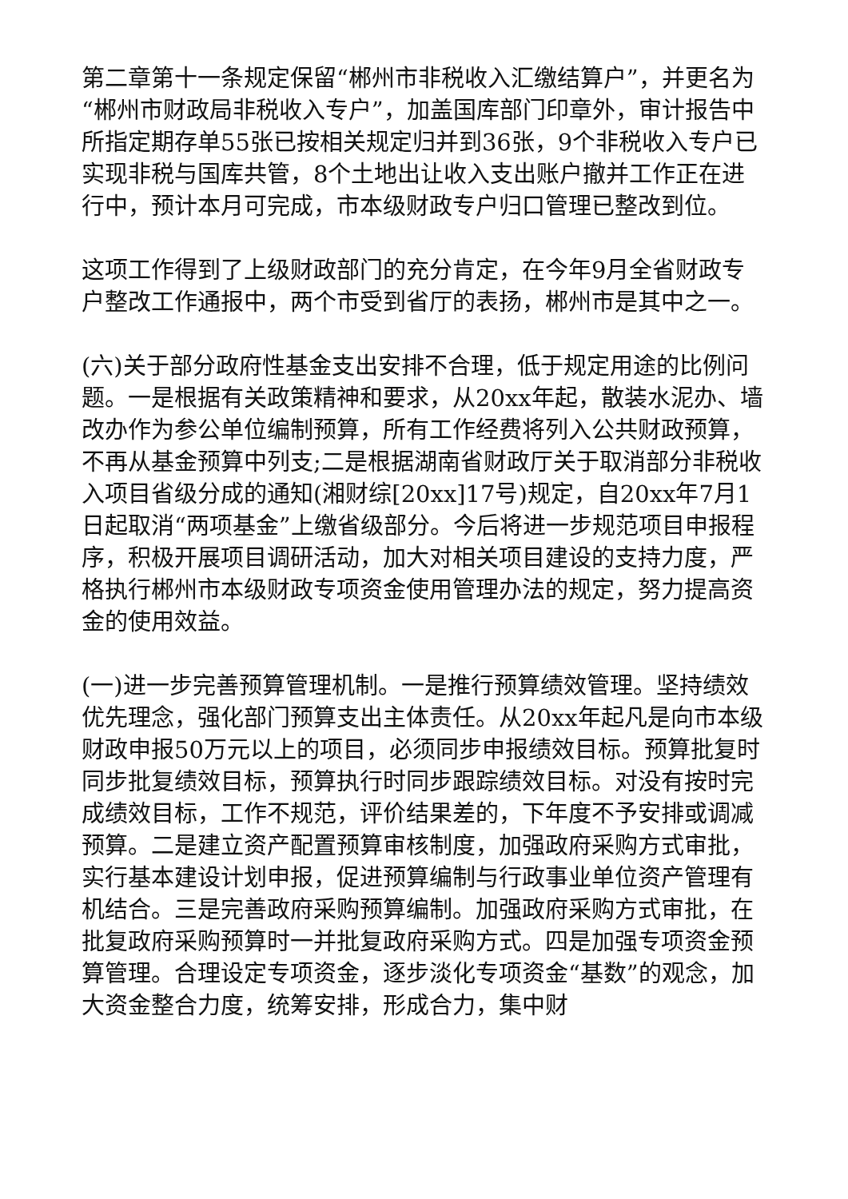第二章第十一条规定保留“郴州市非税收入汇缴结算户”，并更名为“郴州市财政局非税收入专户”，加盖国库部门印章外，审计报告中所指定期存单55张已按相关规定归并到36张，9个非税收入专户已实现非税与国库共管，8个土地出让收入支出账户撤并工作正在进行中，预计本月可完成，市本级财政专户归口管理已整改到位。
这项工作得到了上级财政部门的充分肯定，在今年9月全省财政专户整改工作通报中，两个市受到省厅的表扬，郴州市是其中之一。
(六)关于部分政府性基金支出安排不合理，低于规定用途的比例问题。一是根据有关政策精神和要求，从20xx年起，散装水泥办、墙改办作为参公单位编制预算，所有工作经费将列入公共财政预算，不再从基金预算中列支;二是根据湖南省财政厅关于取消部分非税收入项目省级分成的通知(湘财综[20xx]17号)规定，自20xx年7月1日起取消“两项基金”上缴省级部分。今后将进一步规范项目申报程序，积极开展项目调研活动，加大对相关项目建设的支持力度，严格执行郴州市本级财政专项资金使用管理办法的规定，努力提高资金的使用效益。
(一)进一步完善预算管理机制。一是推行预算绩效管理。坚持绩效优先理念，强化部门预算支出主体责任。从20xx年起凡是向市本级财政申报50万元以上的项目，必须同步申报绩效目标。预算批复时同步批复绩效目标，预算执行时同步跟踪绩效目标。对没有按时完成绩效目标，工作不规范，评价结果差的，下年度不予安排或调减预算。二是建立资产配置预算审核制度，加强政府采购方式审批，实行基本建设计划申报，促进预算编制与行政事业单位资产管理有机结合。三是完善政府采购预算编制。加强政府采购方式审批，在批复政府采购预算时一并批复政府采购方式。四是加强专项资金预算管理。合理设定专项资金，逐步淡化专项资金“基数”的观念，加大资金整合力度，统筹安排，形成合力，集中财